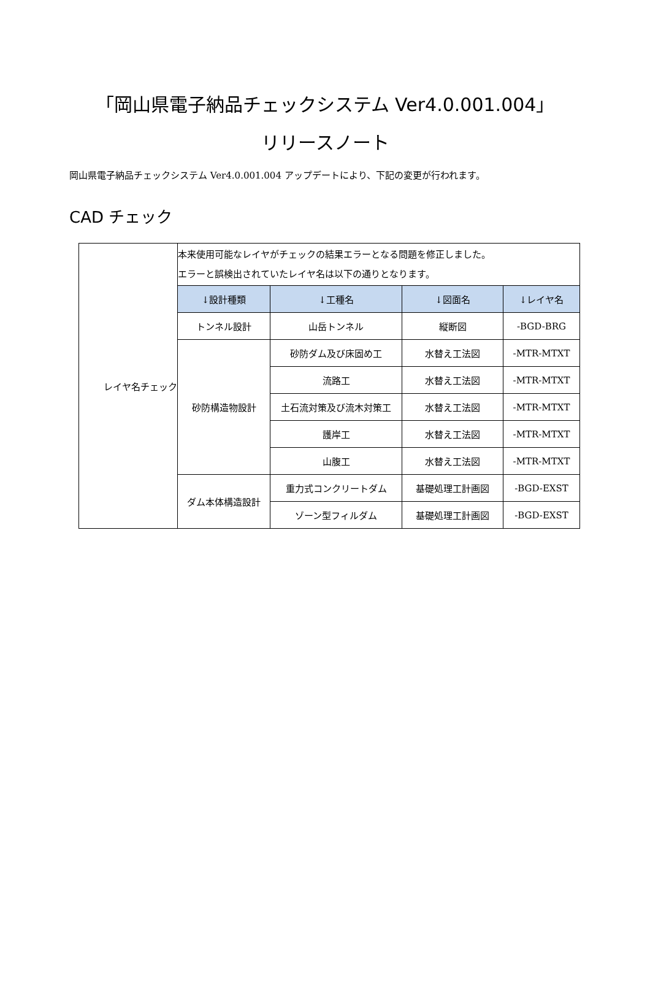「岡山県電子納品チェックシステム Ver4.0.001.004」
リリースノート
岡山県電子納品チェックシステム Ver4.0.001.004 アップデートにより、下記の変更が行われます。
CAD チェック
| レイヤ名チェック | 本来使用可能なレイヤがチェックの結果エラーとなる問題を修正しました。 エラーと誤検出されていたレイヤ名は以下の通りとなります。 | | | |
| | ↓設計種類 | ↓工種名 | ↓図面名 | ↓レイヤ名 |
| | トンネル設計 | 山岳トンネル | 縦断図 | -BGD-BRG |
| | 砂防構造物設計 | 砂防ダム及び床固め工 | 水替え工法図 | -MTR-MTXT |
| | | 流路工 | 水替え工法図 | -MTR-MTXT |
| | | 土石流対策及び流木対策工 | 水替え工法図 | -MTR-MTXT |
| | | 護岸工 | 水替え工法図 | -MTR-MTXT |
| | | 山腹工 | 水替え工法図 | -MTR-MTXT |
| | ダム本体構造設計 | 重力式コンクリートダム | 基礎処理工計画図 | -BGD-EXST |
| | | ゾーン型フィルダム | 基礎処理工計画図 | -BGD-EXST |